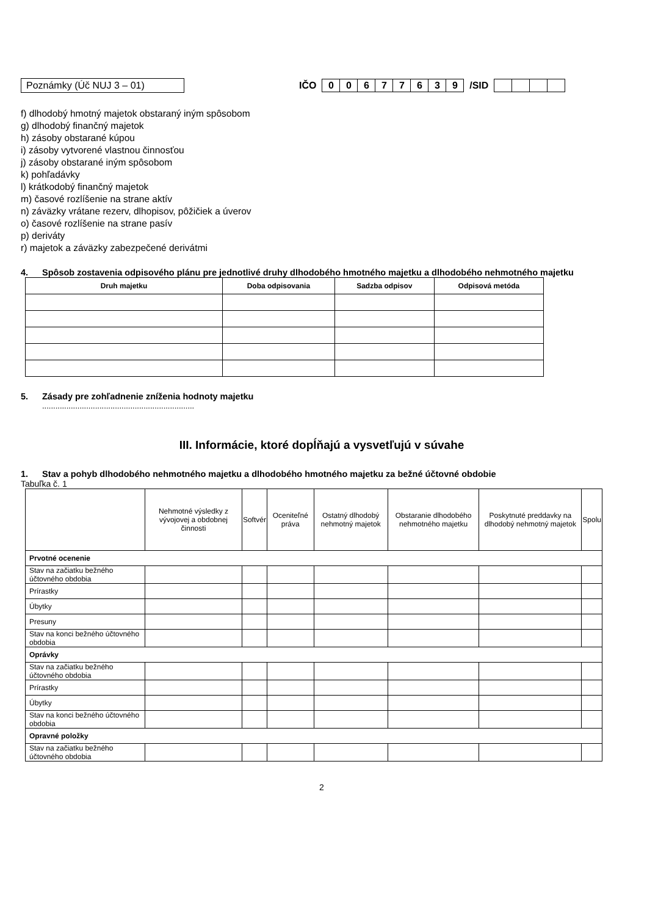Poznámky (Úč NUJ 3 – 01) IČO 0 0677639 /SID
f) dlhodobý hmotný majetok obstaraný iným spôsobom
g) dlhodobý finančný majetok
h) zásoby obstarané kúpou
i) zásoby vytvorené vlastnou činnosťou
j) zásoby obstarané iným spôsobom
k) pohľadávky
l) krátkodobý finančný majetok
m) časové rozlíšenie na strane aktív
n) záväzky vrátane rezerv, dlhopisov, pôžičiek a úverov
o) časové rozlíšenie na strane pasív
p) deriváty
r) majetok a záväzky zabezpečené derivátmi
4. Spôsob zostavenia odpisového plánu pre jednotlivé druhy dlhodobého hmotného majetku a dlhodobého nehmotného majetku
| Druh majetku | Doba odpisovania | Sadzba odpisov | Odpisová metóda |
| --- | --- | --- | --- |
5. Zásady pre zohľadnenie zníženia hodnoty majetku
.....................................................................
III. Informácie, ktoré dopĺňajú a vysvetľujú v súvahe
1. Stav a pohyb dlhodobého nehmotného majetku a dlhodobého hmotného majetku za bežné účtovné obdobie
Tabuľka č. 1
| | Nehmotné výsledky z vývojovej a obdobnej činnosti | Softvér | Oceniteľné práva | Ostatný dlhodobý nehmotný majetok | Obstaranie dlhodobého nehmotného majetku | Poskytnuté preddavky na dlhodobý nehmotný majetok | Spolu |
| --- | --- | --- | --- | --- | --- | --- | --- |
| Prvotné ocenenie | | | | | | | |
| Stav na začiatku bežného účtovného obdobia | | | | | | | |
| Prírastky | | | | | | | |
| Úbytky | | | | | | | |
| Presuny | | | | | | | |
| Stav na konci bežného účtovného obdobia | | | | | | | |
| Oprávky | | | | | | | |
| Stav na začiatku bežného účtovného obdobia | | | | | | | |
| Prírastky | | | | | | | |
| Úbytky | | | | | | | |
| Stav na konci bežného účtovného obdobia | | | | | | | |
| Opravné položky | | | | | | | |
| Stav na začiatku bežného účtovného obdobia | | | | | | | |
2